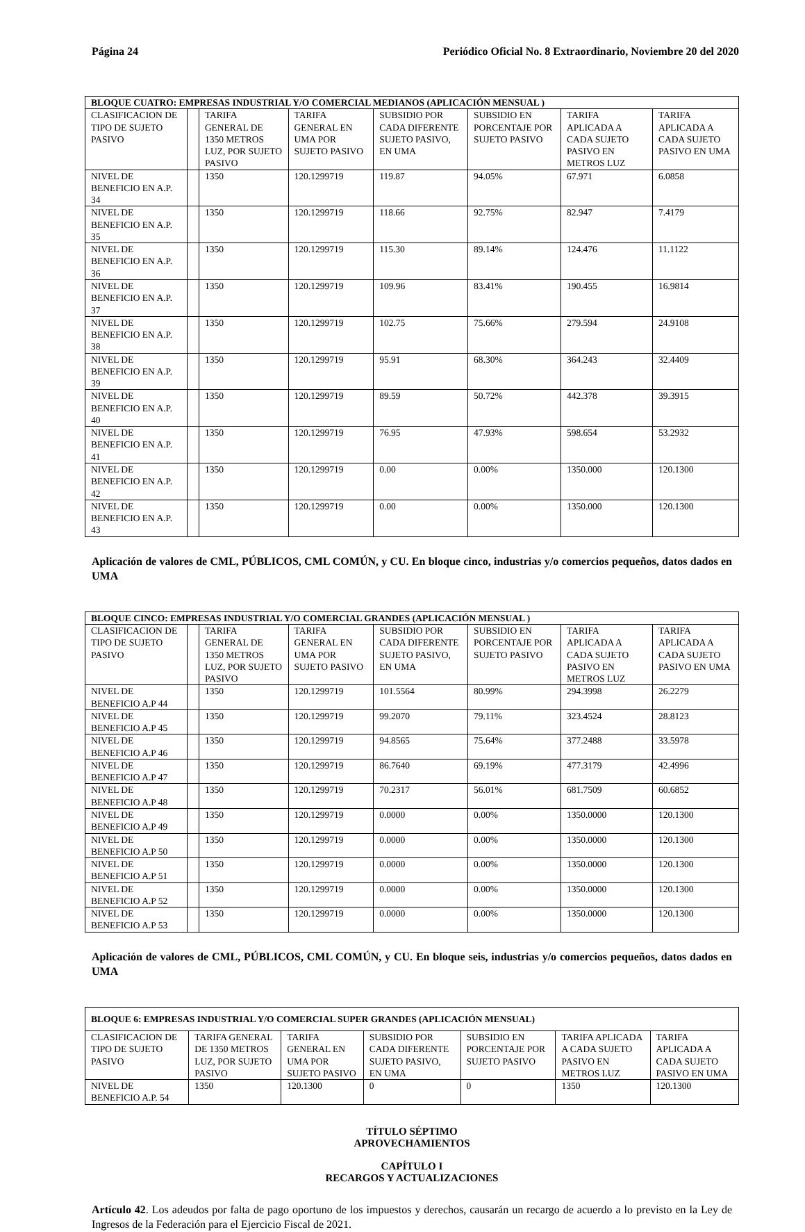Página 24 Periódico Oficial No. 8 Extraordinario, Noviembre 20 del 2020
| BLOQUE CUATRO: EMPRESAS INDUSTRIAL Y/O COMERCIAL MEDIANOS (APLICACIÓN MENSUAL ) | | | | | | | |
| CLASIFICACION DE TIPO DE SUJETO PASIVO | | TARIFA GENERAL DE 1350 METROS LUZ, POR SUJETO PASIVO | TARIFA GENERAL EN UMA POR SUJETO PASIVO | SUBSIDIO POR CADA DIFERENTE SUJETO PASIVO, EN UMA | SUBSIDIO EN PORCENTAJE POR SUJETO PASIVO | TARIFA APLICADA A CADA SUJETO PASIVO EN METROS LUZ | TARIFA APLICADA A CADA SUJETO PASIVO EN UMA |
| NIVEL DE BENEFICIO EN A.P. 34 | | 1350 | 120.1299719 | 119.87 | 94.05% | 67.971 | 6.0858 |
| NIVEL DE BENEFICIO EN A.P. 35 | | 1350 | 120.1299719 | 118.66 | 92.75% | 82.947 | 7.4179 |
| NIVEL DE BENEFICIO EN A.P. 36 | | 1350 | 120.1299719 | 115.30 | 89.14% | 124.476 | 11.1122 |
| NIVEL DE BENEFICIO EN A.P. 37 | | 1350 | 120.1299719 | 109.96 | 83.41% | 190.455 | 16.9814 |
| NIVEL DE BENEFICIO EN A.P. 38 | | 1350 | 120.1299719 | 102.75 | 75.66% | 279.594 | 24.9108 |
| NIVEL DE BENEFICIO EN A.P. 39 | | 1350 | 120.1299719 | 95.91 | 68.30% | 364.243 | 32.4409 |
| NIVEL DE BENEFICIO EN A.P. 40 | | 1350 | 120.1299719 | 89.59 | 50.72% | 442.378 | 39.3915 |
| NIVEL DE BENEFICIO EN A.P. 41 | | 1350 | 120.1299719 | 76.95 | 47.93% | 598.654 | 53.2932 |
| NIVEL DE BENEFICIO EN A.P. 42 | | 1350 | 120.1299719 | 0.00 | 0.00% | 1350.000 | 120.1300 |
| NIVEL DE BENEFICIO EN A.P. 43 | | 1350 | 120.1299719 | 0.00 | 0.00% | 1350.000 | 120.1300 |
Aplicación de valores de CML, PÚBLICOS, CML COMÚN, y CU. En bloque cinco, industrias y/o comercios pequeños, datos dados en UMA
| BLOQUE CINCO: EMPRESAS INDUSTRIAL Y/O COMERCIAL GRANDES (APLICACIÓN MENSUAL ) | | | | | | | |
| CLASIFICACION DE TIPO DE SUJETO PASIVO | | TARIFA GENERAL DE 1350 METROS LUZ, POR SUJETO PASIVO | TARIFA GENERAL EN UMA POR SUJETO PASIVO | SUBSIDIO POR CADA DIFERENTE SUJETO PASIVO, EN UMA | SUBSIDIO EN PORCENTAJE POR SUJETO PASIVO | TARIFA APLICADA A CADA SUJETO PASIVO EN METROS LUZ | TARIFA APLICADA A CADA SUJETO PASIVO EN UMA |
| NIVEL DE BENEFICIO A.P 44 | | 1350 | 120.1299719 | 101.5564 | 80.99% | 294.3998 | 26.2279 |
| NIVEL DE BENEFICIO A.P 45 | | 1350 | 120.1299719 | 99.2070 | 79.11% | 323.4524 | 28.8123 |
| NIVEL DE BENEFICIO A.P 46 | | 1350 | 120.1299719 | 94.8565 | 75.64% | 377.2488 | 33.5978 |
| NIVEL DE BENEFICIO A.P 47 | | 1350 | 120.1299719 | 86.7640 | 69.19% | 477.3179 | 42.4996 |
| NIVEL DE BENEFICIO A.P 48 | | 1350 | 120.1299719 | 70.2317 | 56.01% | 681.7509 | 60.6852 |
| NIVEL DE BENEFICIO A.P 49 | | 1350 | 120.1299719 | 0.0000 | 0.00% | 1350.0000 | 120.1300 |
| NIVEL DE BENEFICIO A.P 50 | | 1350 | 120.1299719 | 0.0000 | 0.00% | 1350.0000 | 120.1300 |
| NIVEL DE BENEFICIO A.P 51 | | 1350 | 120.1299719 | 0.0000 | 0.00% | 1350.0000 | 120.1300 |
| NIVEL DE BENEFICIO A.P 52 | | 1350 | 120.1299719 | 0.0000 | 0.00% | 1350.0000 | 120.1300 |
| NIVEL DE BENEFICIO A.P 53 | | 1350 | 120.1299719 | 0.0000 | 0.00% | 1350.0000 | 120.1300 |
Aplicación de valores de CML, PÚBLICOS, CML COMÚN, y CU. En bloque seis, industrias y/o comercios pequeños, datos dados en UMA
| BLOQUE 6: EMPRESAS INDUSTRIAL Y/O COMERCIAL SUPER GRANDES (APLICACIÓN MENSUAL) | | | | | | |
| CLASIFICACION DE TIPO DE SUJETO PASIVO | TARIFA GENERAL DE 1350 METROS LUZ, POR SUJETO PASIVO | TARIFA GENERAL EN UMA POR SUJETO PASIVO | SUBSIDIO POR CADA DIFERENTE SUJETO PASIVO, EN UMA | SUBSIDIO EN PORCENTAJE POR SUJETO PASIVO | TARIFA APLICADA A CADA SUJETO PASIVO EN METROS LUZ | TARIFA APLICADA A CADA SUJETO PASIVO EN UMA |
| NIVEL DE BENEFICIO A.P. 54 | 1350 | 120.1300 | 0 | 0 | 1350 | 120.1300 |
TÍTULO SÉPTIMO
APROVECHAMIENTOS
CAPÍTULO I
RECARGOS Y ACTUALIZACIONES
Artículo 42. Los adeudos por falta de pago oportuno de los impuestos y derechos, causarán un recargo de acuerdo a lo previsto en la Ley de Ingresos de la Federación para el Ejercicio Fiscal de 2021.